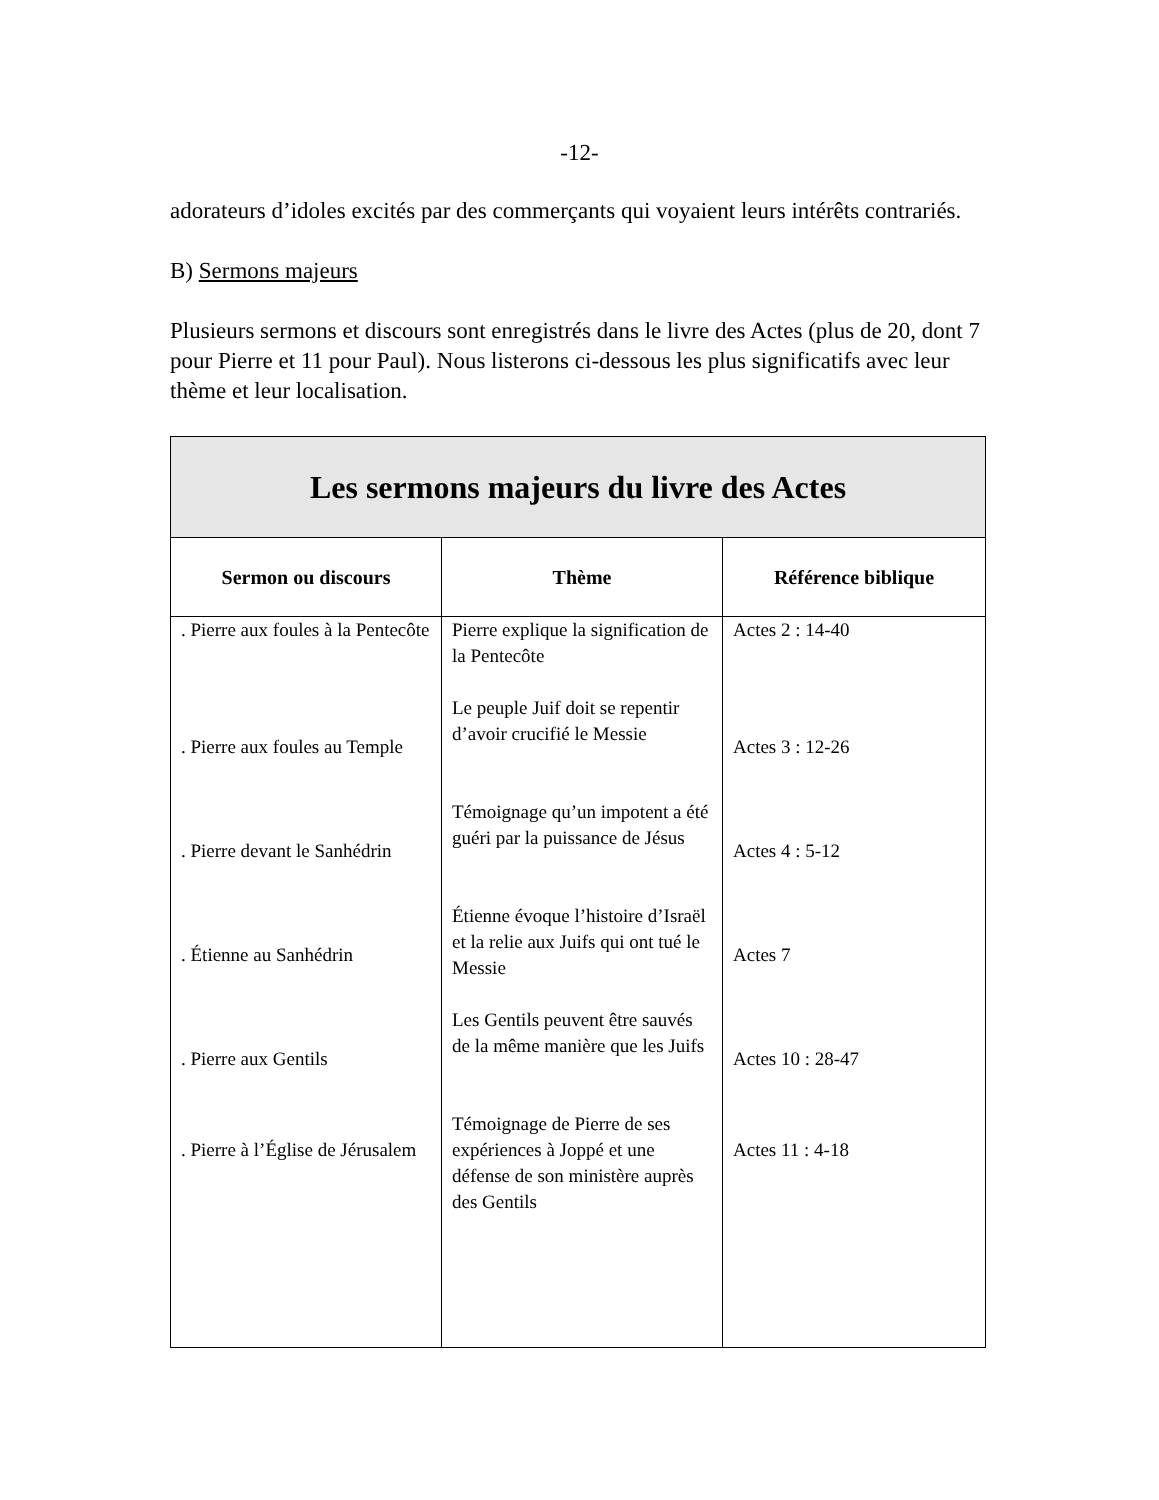-12-
adorateurs d’idoles excités par des commerçants qui voyaient leurs intérêts contrariés.
B) Sermons majeurs
Plusieurs sermons et discours sont enregistrés dans le livre des Actes (plus de 20, dont 7 pour Pierre et 11 pour Paul). Nous listerons ci-dessous les plus significatifs avec leur thème et leur localisation.
| Les sermons majeurs du livre des Actes | | |
| --- | --- | --- |
| Sermon ou discours | Thème | Référence biblique |
| . Pierre aux foules à la Pentecôte | Pierre explique la signification de la Pentecôte | Actes 2 : 14-40 |
| . Pierre aux foules au Temple | Le peuple Juif doit se repentir d’avoir crucifié le Messie | Actes 3 : 12-26 |
| . Pierre devant le Sanhédrin | Témoignage qu’un impotent a été guéri par la puissance de Jésus | Actes 4 : 5-12 |
| . Étienne au Sanhédrin | Étienne évoque l’histoire d’Israël et la relie aux Juifs qui ont tué le Messie | Actes 7 |
| . Pierre aux Gentils | Les Gentils peuvent être sauvés de la même manière que les Juifs | Actes 10 : 28-47 |
| . Pierre à l’Église de Jérusalem | Témoignage de Pierre de ses expériences à Joppé et une défense de son ministère auprès des Gentils | Actes 11 : 4-18 |